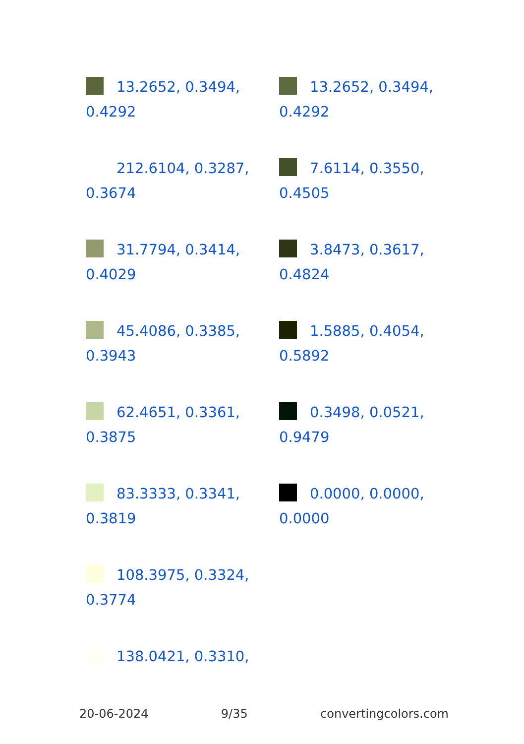13.2652, 0.3494, 0.4292
13.2652, 0.3494, 0.4292
212.6104, 0.3287, 0.3674
7.6114, 0.3550, 0.4505
31.7794, 0.3414, 0.4029
3.8473, 0.3617, 0.4824
45.4086, 0.3385, 0.3943
1.5885, 0.4054, 0.5892
62.4651, 0.3361, 0.3875
0.3498, 0.0521, 0.9479
83.3333, 0.3341, 0.3819
0.0000, 0.0000, 0.0000
108.3975, 0.3324, 0.3774
138.0421, 0.3310,
20-06-2024 9/35 convertingcolors.com